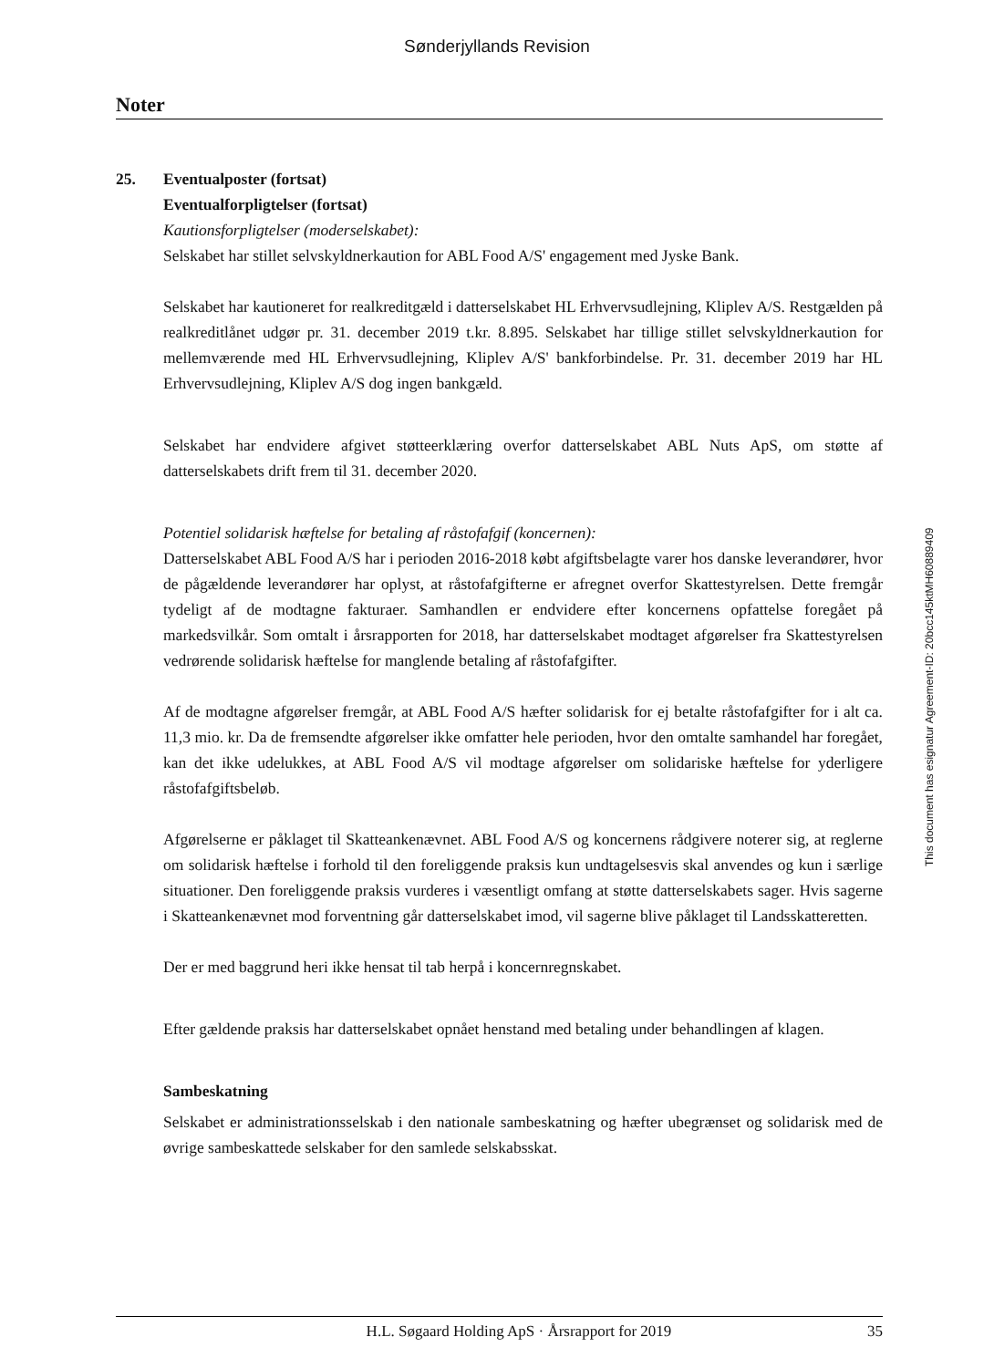Sønderjyllands Revision
Noter
25.
Eventualposter (fortsat)
Eventualforpligtelser (fortsat)
Kautionsforpligtelser (moderselskabet):
Selskabet har stillet selvskyldnerkaution for ABL Food A/S' engagement med Jyske Bank.
Selskabet har kautioneret for realkreditgæld i datterselskabet HL Erhvervsudlejning, Kliplev A/S. Restgælden på realkreditlånet udgør pr. 31. december 2019 t.kr. 8.895. Selskabet har tillige stillet selvskyldnerkaution for mellemværende med HL Erhvervsudlejning, Kliplev A/S' bankforbindelse. Pr. 31. december 2019 har HL Erhvervsudlejning, Kliplev A/S dog ingen bankgæld.
Selskabet har endvidere afgivet støtteerklæring overfor datterselskabet ABL Nuts ApS, om støtte af datterselskabets drift frem til 31. december 2020.
Potentiel solidarisk hæftelse for betaling af råstofafgif (koncernen):
Datterselskabet ABL Food A/S har i perioden 2016-2018 købt afgiftsbelagte varer hos danske leverandører, hvor de pågældende leverandører har oplyst, at råstofafgifterne er afregnet overfor Skattestyrelsen. Dette fremgår tydeligt af de modtagne fakturaer. Samhandlen er endvidere efter koncernens opfattelse foregået på markedsvilkår. Som omtalt i årsrapporten for 2018, har datterselskabet modtaget afgørelser fra Skattestyrelsen vedrørende solidarisk hæftelse for manglende betaling af råstofafgifter.
Af de modtagne afgørelser fremgår, at ABL Food A/S hæfter solidarisk for ej betalte råstofafgifter for i alt ca. 11,3 mio. kr. Da de fremsendte afgørelser ikke omfatter hele perioden, hvor den omtalte samhandel har foregået, kan det ikke udelukkes, at ABL Food A/S vil modtage afgørelser om solidariske hæftelse for yderligere råstofafgiftsbeløb.
Afgørelserne er påklaget til Skatteankenævnet. ABL Food A/S og koncernens rådgivere noterer sig, at reglerne om solidarisk hæftelse i forhold til den foreliggende praksis kun undtagelsesvis skal anvendes og kun i særlige situationer. Den foreliggende praksis vurderes i væsentligt omfang at støtte datterselskabets sager. Hvis sagerne i Skatteankenævnet mod forventning går datterselskabet imod, vil sagerne blive påklaget til Landsskatteretten.
Der er med baggrund heri ikke hensat til tab herpå i koncernregnskabet.
Efter gældende praksis har datterselskabet opnået henstand med betaling under behandlingen af klagen.
Sambeskatning
Selskabet er administrationsselskab i den nationale sambeskatning og hæfter ubegrænset og solidarisk med de øvrige sambeskattede selskaber for den samlede selskabsskat.
This document has esignatur Agreement-ID: 20bcc145ktMH60889409
H.L. Søgaard Holding ApS · Årsrapport for 2019 35